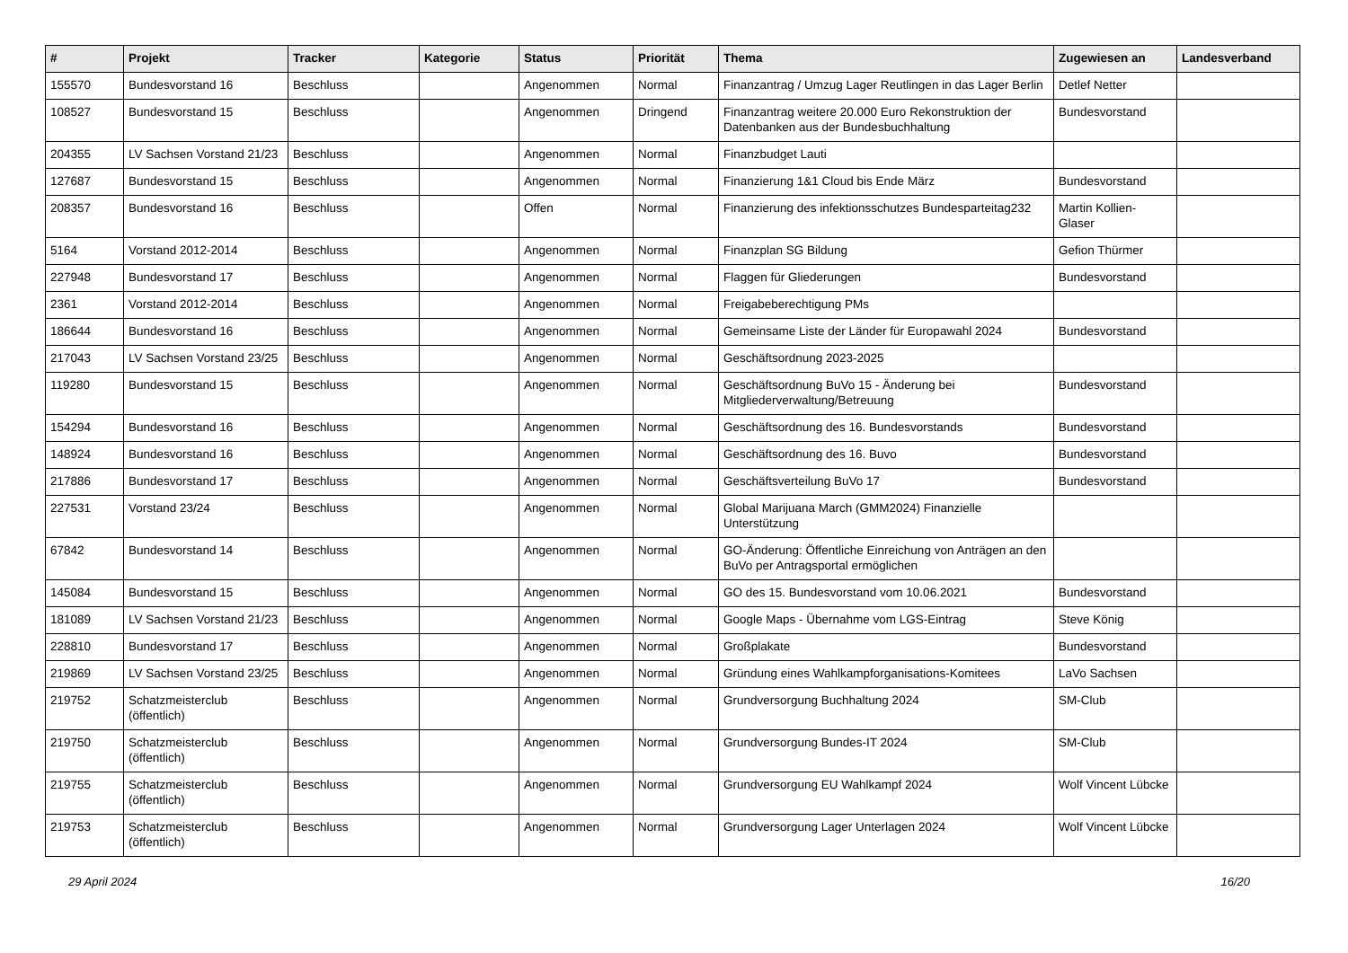| # | Projekt | Tracker | Kategorie | Status | Priorität | Thema | Zugewiesen an | Landesverband |
| --- | --- | --- | --- | --- | --- | --- | --- | --- |
| 155570 | Bundesvorstand 16 | Beschluss | | Angenommen | Normal | Finanzantrag / Umzug Lager Reutlingen in das Lager Berlin | Detlef Netter | |
| 108527 | Bundesvorstand 15 | Beschluss | | Angenommen | Dringend | Finanzantrag weitere 20.000 Euro Rekonstruktion der Datenbanken aus der Bundesbuchhaltung | Bundesvorstand | |
| 204355 | LV Sachsen Vorstand 21/23 | Beschluss | | Angenommen | Normal | Finanzbudget Lauti | | |
| 127687 | Bundesvorstand 15 | Beschluss | | Angenommen | Normal | Finanzierung 1&1 Cloud bis Ende März | Bundesvorstand | |
| 208357 | Bundesvorstand 16 | Beschluss | | Offen | Normal | Finanzierung des infektionsschutzes Bundesparteitag232 | Martin Kollien-Glaser | |
| 5164 | Vorstand 2012-2014 | Beschluss | | Angenommen | Normal | Finanzplan SG Bildung | Gefion Thürmer | |
| 227948 | Bundesvorstand 17 | Beschluss | | Angenommen | Normal | Flaggen für Gliederungen | Bundesvorstand | |
| 2361 | Vorstand 2012-2014 | Beschluss | | Angenommen | Normal | Freigabeberechtigung PMs | | |
| 186644 | Bundesvorstand 16 | Beschluss | | Angenommen | Normal | Gemeinsame Liste der Länder für Europawahl 2024 | Bundesvorstand | |
| 217043 | LV Sachsen Vorstand 23/25 | Beschluss | | Angenommen | Normal | Geschäftsordnung 2023-2025 | | |
| 119280 | Bundesvorstand 15 | Beschluss | | Angenommen | Normal | Geschäftsordnung BuVo 15 - Änderung bei Mitgliederverwaltung/Betreuung | Bundesvorstand | |
| 154294 | Bundesvorstand 16 | Beschluss | | Angenommen | Normal | Geschäftsordnung des 16. Bundesvorstands | Bundesvorstand | |
| 148924 | Bundesvorstand 16 | Beschluss | | Angenommen | Normal | Geschäftsordnung des 16. Buvo | Bundesvorstand | |
| 217886 | Bundesvorstand 17 | Beschluss | | Angenommen | Normal | Geschäftsverteilung BuVo 17 | Bundesvorstand | |
| 227531 | Vorstand 23/24 | Beschluss | | Angenommen | Normal | Global Marijuana March (GMM2024) Finanzielle Unterstützung | | |
| 67842 | Bundesvorstand 14 | Beschluss | | Angenommen | Normal | GO-Änderung: Öffentliche Einreichung von Anträgen an den BuVo per Antragsportal ermöglichen | | |
| 145084 | Bundesvorstand 15 | Beschluss | | Angenommen | Normal | GO des 15. Bundesvorstand vom 10.06.2021 | Bundesvorstand | |
| 181089 | LV Sachsen Vorstand 21/23 | Beschluss | | Angenommen | Normal | Google Maps - Übernahme vom LGS-Eintrag | Steve König | |
| 228810 | Bundesvorstand 17 | Beschluss | | Angenommen | Normal | Großplakate | Bundesvorstand | |
| 219869 | LV Sachsen Vorstand 23/25 | Beschluss | | Angenommen | Normal | Gründung eines Wahlkampforganisations-Komitees | LaVo Sachsen | |
| 219752 | Schatzmeisterclub (öffentlich) | Beschluss | | Angenommen | Normal | Grundversorgung Buchhaltung 2024 | SM-Club | |
| 219750 | Schatzmeisterclub (öffentlich) | Beschluss | | Angenommen | Normal | Grundversorgung Bundes-IT 2024 | SM-Club | |
| 219755 | Schatzmeisterclub (öffentlich) | Beschluss | | Angenommen | Normal | Grundversorgung EU Wahlkampf 2024 | Wolf Vincent Lübcke | |
| 219753 | Schatzmeisterclub (öffentlich) | Beschluss | | Angenommen | Normal | Grundversorgung Lager Unterlagen 2024 | Wolf Vincent Lübcke | |
29 April 2024 16/20